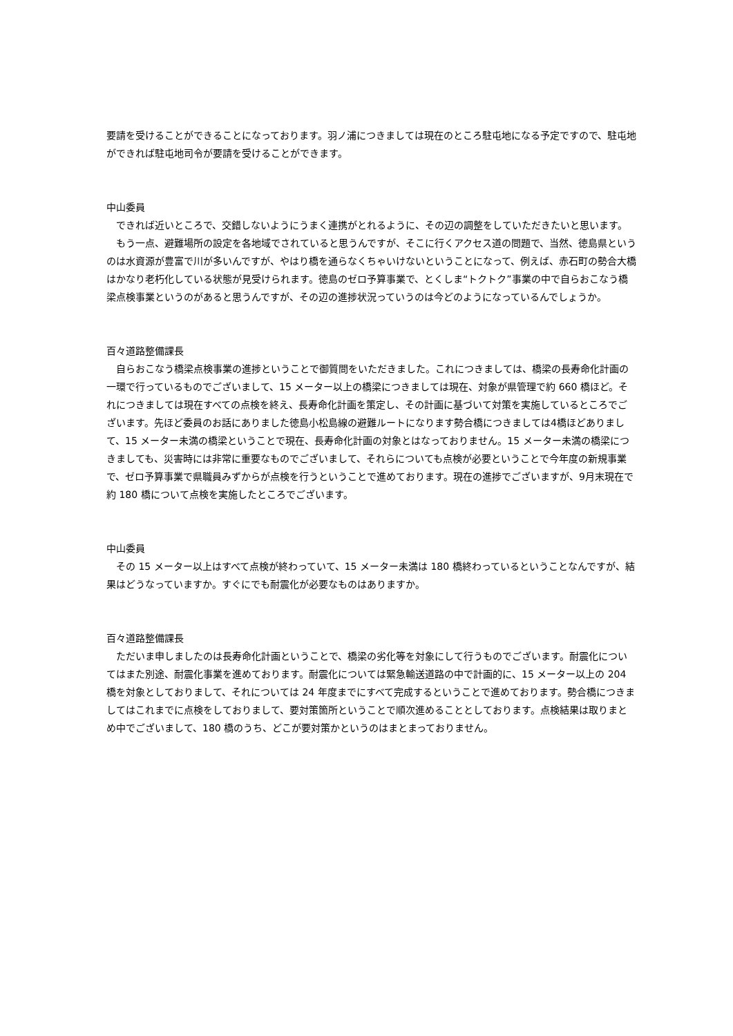要請を受けることができることになっております。羽ノ浦につきましては現在のところ駐屯地になる予定ですので、駐屯地ができれば駐屯地司令が要請を受けることができます。
中山委員
　できれば近いところで、交錯しないようにうまく連携がとれるように、その辺の調整をしていただきたいと思います。
　もう一点、避難場所の設定を各地域でされていると思うんですが、そこに行くアクセス道の問題で、当然、徳島県というのは水資源が豊富で川が多いんですが、やはり橋を通らなくちゃいけないということになって、例えば、赤石町の勢合大橋はかなり老朽化している状態が見受けられます。徳島のゼロ予算事業で、とくしま“トクトク”事業の中で自らおこなう橋梁点検事業というのがあると思うんですが、その辺の進捗状況っていうのは今どのようになっているんでしょうか。
百々道路整備課長
　自らおこなう橋梁点検事業の進捗ということで御質問をいただきました。これにつきましては、橋梁の長寿命化計画の一環で行っているものでございまして、15 メーター以上の橋梁につきましては現在、対象が県管理で約 660 橋ほど。それにつきましては現在すべての点検を終え、長寿命化計画を策定し、その計画に基づいて対策を実施しているところでございます。先ほど委員のお話にありました徳島小松島線の避難ルートになります勢合橋につきましては4橋ほどありまして、15 メーター未満の橋梁ということで現在、長寿命化計画の対象とはなっておりません。15 メーター未満の橋梁につきましても、災害時には非常に重要なものでございまして、それらについても点検が必要ということで今年度の新規事業で、ゼロ予算事業で県職員みずからが点検を行うということで進めております。現在の進捗でございますが、9月末現在で約 180 橋について点検を実施したところでございます。
中山委員
　その 15 メーター以上はすべて点検が終わっていて、15 メーター未満は 180 橋終わっているということなんですが、結果はどうなっていますか。すぐにでも耐震化が必要なものはありますか。
百々道路整備課長
　ただいま申しましたのは長寿命化計画ということで、橋梁の劣化等を対象にして行うものでございます。耐震化についてはまた別途、耐震化事業を進めております。耐震化については緊急輸送道路の中で計画的に、15 メーター以上の 204 橋を対象としておりまして、それについては 24 年度までにすべて完成するということで進めております。勢合橋につきましてはこれまでに点検をしておりまして、要対策箇所ということで順次進めることとしております。点検結果は取りまとめ中でございまして、180 橋のうち、どこが要対策かというのはまとまっておりません。